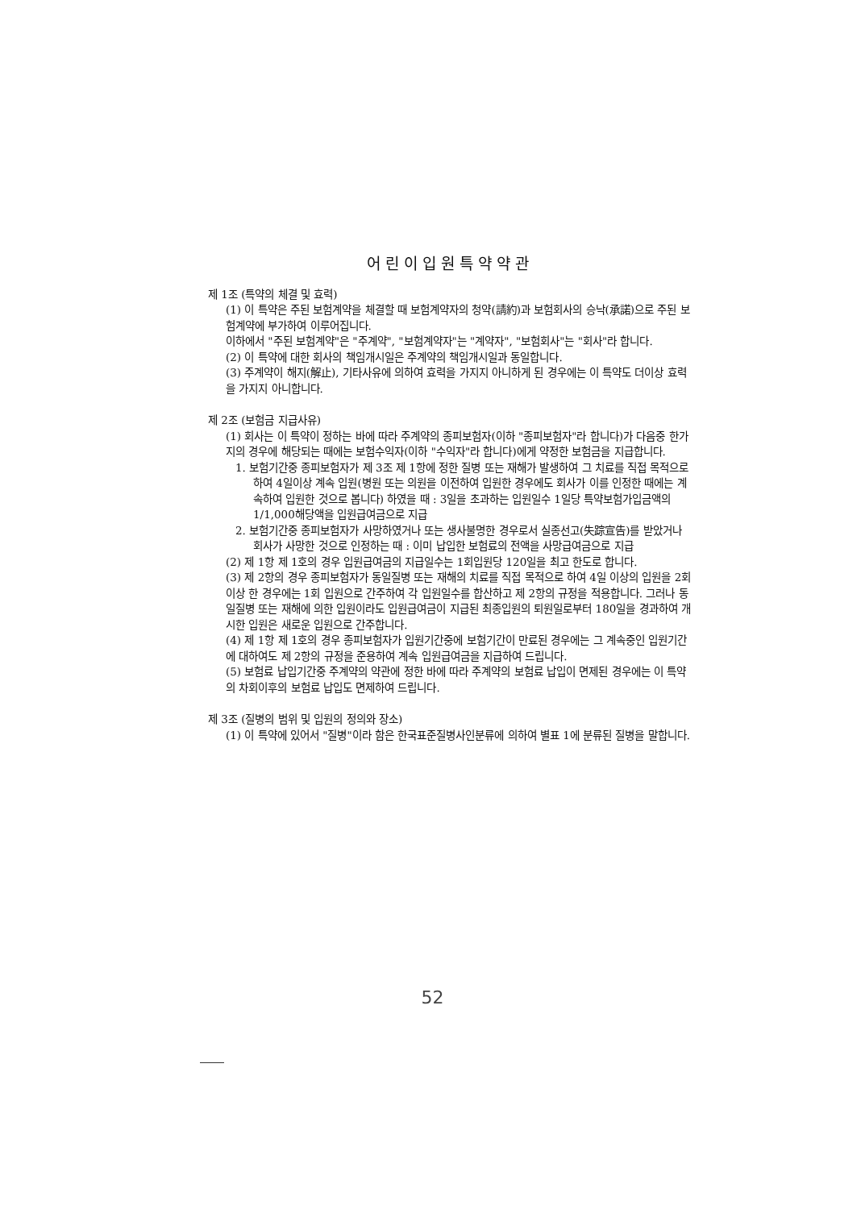어린이입원특약약관
제 1조 (특약의 체결 및 효력)
(1) 이 특약은 주된 보험계약을 체결할 때 보험계약자의 청약(請約)과 보험회사의 승낙(承諾)으로 주된 보험계약에 부가하여 이루어집니다.
이하에서 "주된 보험계약"은 "주계약", "보험계약자"는 "계약자", "보험회사"는 "회사"라 합니다.
(2) 이 특약에 대한 회사의 책임개시일은 주계약의 책임개시일과 동일합니다.
(3) 주계약이 해지(解止), 기타사유에 의하여 효력을 가지지 아니하게 된 경우에는 이 특약도 더이상 효력을 가지지 아니합니다.
제 2조 (보험금 지급사유)
(1) 회사는 이 특약이 정하는 바에 따라 주계약의 종피보험자(이하 "종피보험자"라 합니다)가 다음중 한가지의 경우에 해당되는 때에는 보험수익자(이하 "수익자"라 합니다)에게 약정한 보험금을 지급합니다.
1. 보험기간중 종피보험자가 제 3조 제 1항에 정한 질병 또는 재해가 발생하여 그 치료를 직접 목적으로 하여 4일이상 계속 입원(병원 또는 의원을 이전하여 입원한 경우에도 회사가 이를 인정한 때에는 계속하여 입원한 것으로 봅니다) 하였을 때 : 3일을 초과하는 입원일수 1일당 특약보험가입금액의 1/1,000해당액을 입원급여금으로 지급
2. 보험기간중 종피보험자가 사망하였거나 또는 생사불명한 경우로서 실종선고(失踪宣告)를 받았거나 회사가 사망한 것으로 인정하는 때 : 이미 납입한 보험료의 전액을 사망급여금으로 지급
(2) 제 1항 제 1호의 경우 입원급여금의 지급일수는 1회입원당 120일을 최고 한도로 합니다.
(3) 제 2항의 경우 종피보험자가 동일질병 또는 재해의 치료를 직접 목적으로 하여 4일 이상의 입원을 2회이상 한 경우에는 1회 입원으로 간주하여 각 입원일수를 합산하고 제 2항의 규정을 적용합니다. 그러나 동일질병 또는 재해에 의한 입원이라도 입원급여금이 지급된 최종입원의 퇴원일로부터 180일을 경과하여 개시한 입원은 새로운 입원으로 간주합니다.
(4) 제 1항 제 1호의 경우 종피보험자가 입원기간중에 보험기간이 만료된 경우에는 그 계속중인 입원기간에 대하여도 제 2항의 규정을 준용하여 계속 입원급여금을 지급하여 드립니다.
(5) 보험료 납입기간중 주계약의 약관에 정한 바에 따라 주계약의 보험료 납입이 면제된 경우에는 이 특약의 차회이후의 보험료 납입도 면제하여 드립니다.
제 3조 (질병의 범위 및 입원의 정의와 장소)
(1) 이 특약에 있어서 "질병"이라 함은 한국표준질병사인분류에 의하여 별표 1에 분류된 질병을 말합니다.
52